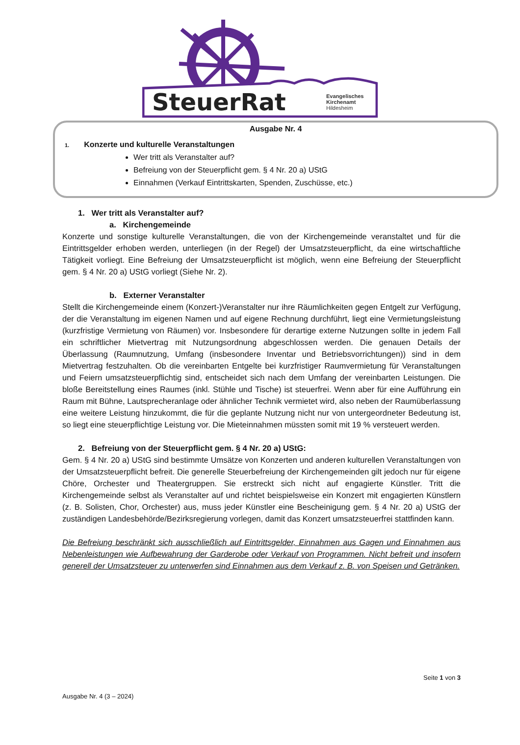SteuerRat
Evangelisches
Kirchenamt
Hildesheim
Ausgabe Nr. 4
1. Konzerte und kulturelle Veranstaltungen
Wer tritt als Veranstalter auf?
Befreiung von der Steuerpflicht gem. § 4 Nr. 20 a) UStG
Einnahmen (Verkauf Eintrittskarten, Spenden, Zuschüsse, etc.)
1. Wer tritt als Veranstalter auf?
a. Kirchengemeinde
Konzerte und sonstige kulturelle Veranstaltungen, die von der Kirchengemeinde veranstaltet und für die Eintrittsgelder erhoben werden, unterliegen (in der Regel) der Umsatzsteuerpflicht, da eine wirtschaftliche Tätigkeit vorliegt. Eine Befreiung der Umsatzsteuerpflicht ist möglich, wenn eine Befreiung der Steuerpflicht gem. § 4 Nr. 20 a) UStG vorliegt (Siehe Nr. 2).
b. Externer Veranstalter
Stellt die Kirchengemeinde einem (Konzert-)Veranstalter nur ihre Räumlichkeiten gegen Entgelt zur Verfügung, der die Veranstaltung im eigenen Namen und auf eigene Rechnung durchführt, liegt eine Vermietungsleistung (kurzfristige Vermietung von Räumen) vor. Insbesondere für derartige externe Nutzungen sollte in jedem Fall ein schriftlicher Mietvertrag mit Nutzungsordnung abgeschlossen werden. Die genauen Details der Überlassung (Raumnutzung, Umfang (insbesondere Inventar und Betriebsvorrichtungen)) sind in dem Mietvertrag festzuhalten. Ob die vereinbarten Entgelte bei kurzfristiger Raumvermietung für Veranstaltungen und Feiern umsatzsteuerpflichtig sind, entscheidet sich nach dem Umfang der vereinbarten Leistungen. Die bloße Bereitstellung eines Raumes (inkl. Stühle und Tische) ist steuerfrei. Wenn aber für eine Aufführung ein Raum mit Bühne, Lautsprecheranlage oder ähnlicher Technik vermietet wird, also neben der Raumüberlassung eine weitere Leistung hinzukommt, die für die geplante Nutzung nicht nur von untergeordneter Bedeutung ist, so liegt eine steuerpflichtige Leistung vor. Die Mieteinnahmen müssten somit mit 19 % versteuert werden.
2. Befreiung von der Steuerpflicht gem. § 4 Nr. 20 a) UStG:
Gem. § 4 Nr. 20 a) UStG sind bestimmte Umsätze von Konzerten und anderen kulturellen Veranstaltungen von der Umsatzsteuerpflicht befreit. Die generelle Steuerbefreiung der Kirchengemeinden gilt jedoch nur für eigene Chöre, Orchester und Theatergruppen. Sie erstreckt sich nicht auf engagierte Künstler. Tritt die Kirchengemeinde selbst als Veranstalter auf und richtet beispielsweise ein Konzert mit engagierten Künstlern (z. B. Solisten, Chor, Orchester) aus, muss jeder Künstler eine Bescheinigung gem. § 4 Nr. 20 a) UStG der zuständigen Landesbehörde/Bezirksregierung vorlegen, damit das Konzert umsatzsteuerfrei stattfinden kann.
Die Befreiung beschränkt sich ausschließlich auf Eintrittsgelder, Einnahmen aus Gagen und Einnahmen aus Nebenleistungen wie Aufbewahrung der Garderobe oder Verkauf von Programmen. Nicht befreit und insofern generell der Umsatzsteuer zu unterwerfen sind Einnahmen aus dem Verkauf z. B. von Speisen und Getränken.
Seite 1 von 3
Ausgabe Nr. 4 (3 – 2024)